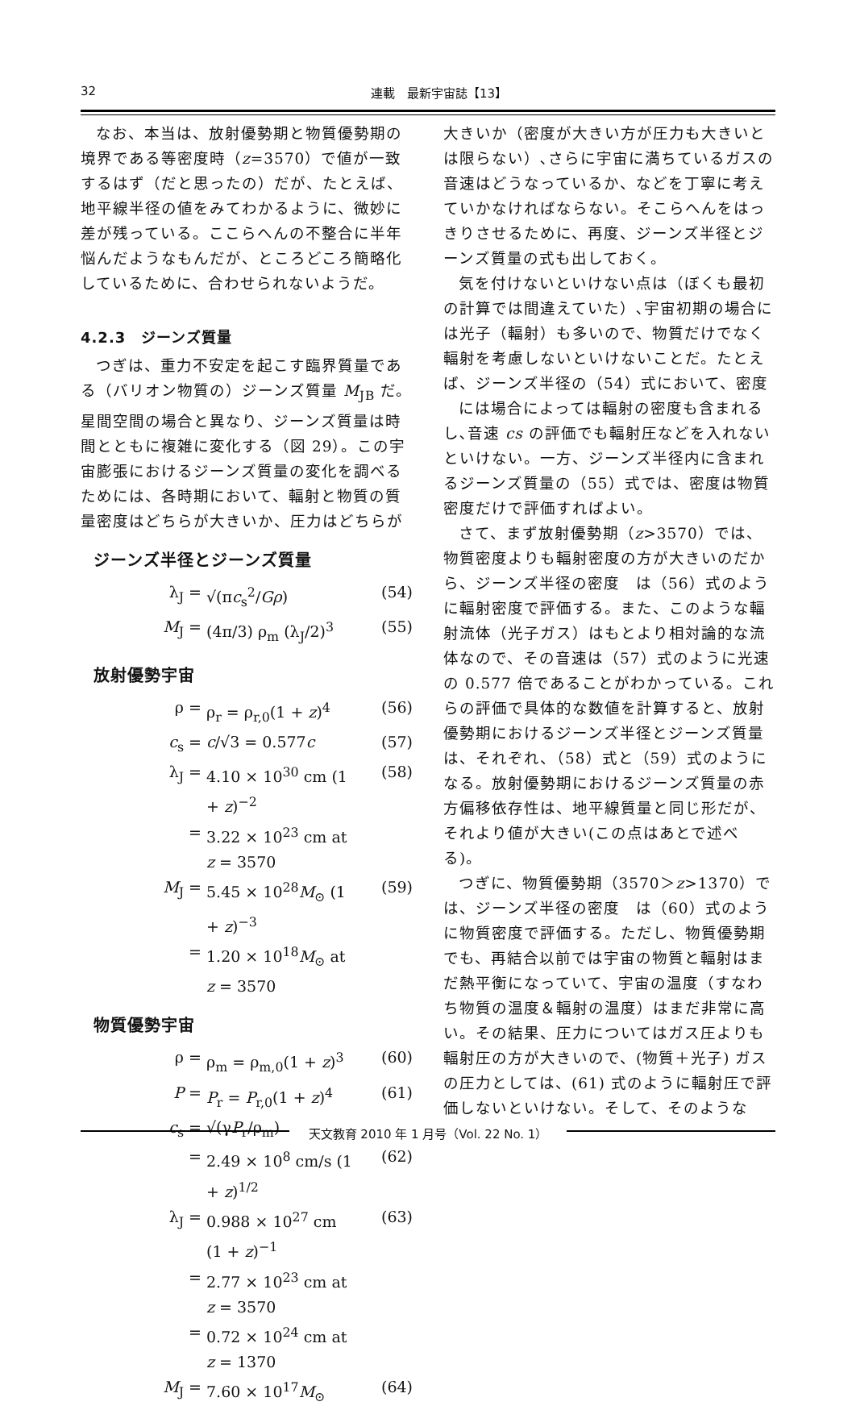32 連載　最新宇宙誌【13】
なお、本当は、放射優勢期と物質優勢期の境界である等密度時（z=3570）で値が一致するはず（だと思ったの）だが、たとえば、地平線半径の値をみてわかるように、微妙に差が残っている。ここらへんの不整合に半年悩んだようなもんだが、ところどころ簡略化しているために、合わせられないようだ。
4.2.3　ジーンズ質量
つぎは、重力不安定を起こす臨界質量である（バリオン物質の）ジーンズ質量 M<sub>JB</sub> だ。星間空間の場合と異なり、ジーンズ質量は時間とともに複雑に変化する（図 29）。この宇宙膨張におけるジーンズ質量の変化を調べるためには、各時期において、輻射と物質の質量密度はどちらが大きいか、圧力はどちらが
ジーンズ半径とジーンズ質量
λ<sub>J</sub> = √(πc<sub>s</sub><sup>2</sup>/Gρ) (54)
M<sub>J</sub> = (4π/3) ρ<sub>m</sub> (λ<sub>J</sub>/2)<sup>3</sup> (55)
放射優勢宇宙
ρ = ρ<sub>r</sub> = ρ<sub>r,0</sub>(1 + z)<sup>4</sup> (56)
c<sub>s</sub> = c/√3 = 0.577c (57)
λ<sub>J</sub> = 4.10 × 10<sup>30</sup> cm (1 + z)<sup>−2</sup> (58)
= 3.22 × 10<sup>23</sup> cm at z = 3570
M<sub>J</sub> = 5.45 × 10<sup>28</sup>M<sub>⊙</sub> (1 + z)<sup>−3</sup> (59)
= 1.20 × 10<sup>18</sup>M<sub>⊙</sub> at z = 3570
物質優勢宇宙
ρ = ρ<sub>m</sub> = ρ<sub>m,0</sub>(1 + z)<sup>3</sup> (60)
P = P<sub>r</sub> = P<sub>r,0</sub>(1 + z)<sup>4</sup> (61)
c<sub>s</sub> = √(γP<sub>r</sub>/ρ<sub>m</sub>)
= 2.49 × 10<sup>8</sup> cm/s (1 + z)<sup>1/2</sup> (62)
λ<sub>J</sub> = 0.988 × 10<sup>27</sup> cm (1 + z)<sup>−1</sup> (63)
= 2.77 × 10<sup>23</sup> cm at z = 3570
= 0.72 × 10<sup>24</sup> cm at z = 1370
M<sub>J</sub> = 7.60 × 10<sup>17</sup>M<sub>⊙</sub> (64)
大きいか（密度が大きい方が圧力も大きいとは限らない）､さらに宇宙に満ちているガスの音速はどうなっているか、などを丁寧に考えていかなければならない。そこらへんをはっきりさせるために、再度、ジーンズ半径とジーンズ質量の式も出しておく。
気を付けないといけない点は（ぼくも最初の計算では間違えていた）､宇宙初期の場合には光子（輻射）も多いので、物質だけでなく輻射を考慮しないといけないことだ。たとえば、ジーンズ半径の（54）式において、密度
には場合によっては輻射の密度も含まれるし､音速 cs の評価でも輻射圧などを入れないといけない。一方、ジーンズ半径内に含まれるジーンズ質量の（55）式では、密度は物質密度だけで評価すればよい。
さて、まず放射優勢期（z>3570）では、物質密度よりも輻射密度の方が大きいのだから、ジーンズ半径の密度　は（56）式のように輻射密度で評価する。また、このような輻射流体（光子ガス）はもとより相対論的な流体なので、その音速は（57）式のように光速の 0.577 倍であることがわかっている。これらの評価で具体的な数値を計算すると、放射優勢期におけるジーンズ半径とジーンズ質量は、それぞれ、（58）式と（59）式のようになる。放射優勢期におけるジーンズ質量の赤方偏移依存性は、地平線質量と同じ形だが、それより値が大きい(この点はあとで述べる)。
つぎに、物質優勢期（3570＞z>1370）では、ジーンズ半径の密度　は（60）式のように物質密度で評価する。ただし、物質優勢期でも、再結合以前では宇宙の物質と輻射はまだ熱平衡になっていて、宇宙の温度（すなわち物質の温度＆輻射の温度）はまだ非常に高い。その結果、圧力についてはガス圧よりも輻射圧の方が大きいので、(物質＋光子) ガスの圧力としては、(61) 式のように輻射圧で評価しないといけない。そして、そのような
天文教育 2010 年 1 月号（Vol. 22 No. 1）